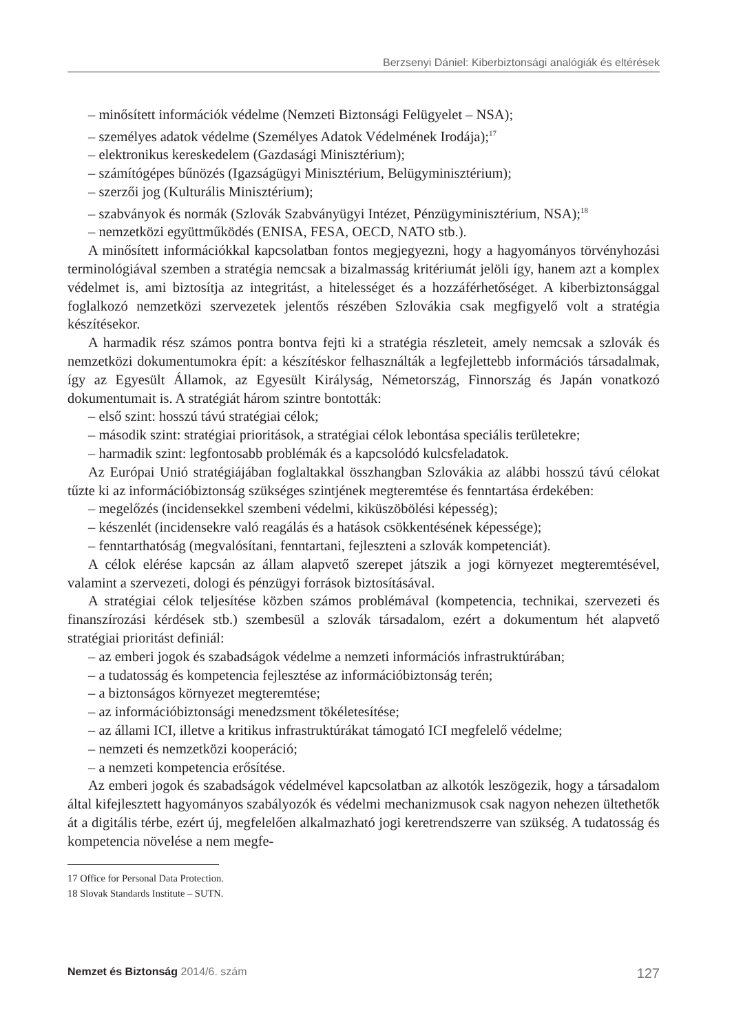Berzsenyi Dániel: Kiberbiztonsági analógiák és eltérések
– minősített információk védelme (Nemzeti Biztonsági Felügyelet – NSA);
– személyes adatok védelme (Személyes Adatok Védelmének Irodája);<sup>17</sup>
– elektronikus kereskedelem (Gazdasági Minisztérium);
– számítógépes bűnözés (Igazságügyi Minisztérium, Belügyminisztérium);
– szerzői jog (Kulturális Minisztérium);
– szabványok és normák (Szlovák Szabványügyi Intézet, Pénzügyminisztérium, NSA);<sup>18</sup>
– nemzetközi együttműködés (ENISA, FESA, OECD, NATO stb.).
A minősített információkkal kapcsolatban fontos megjegyezni, hogy a hagyományos törvényhozási terminológiával szemben a stratégia nemcsak a bizalmasság kritériumát jelöli így, hanem azt a komplex védelmet is, ami biztosítja az integritást, a hitelességet és a hozzáférhetőséget. A kiberbiztonsággal foglalkozó nemzetközi szervezetek jelentős részében Szlovákia csak megfigyelő volt a stratégia készítésekor.
A harmadik rész számos pontra bontva fejti ki a stratégia részleteit, amely nemcsak a szlovák és nemzetközi dokumentumokra épít: a készítéskor felhasználták a legfejlettebb információs társadalmak, így az Egyesült Államok, az Egyesült Királyság, Németország, Finnország és Japán vonatkozó dokumentumait is. A stratégiát három szintre bontották:
– első szint: hosszú távú stratégiai célok;
– második szint: stratégiai prioritások, a stratégiai célok lebontása speciális területekre;
– harmadik szint: legfontosabb problémák és a kapcsolódó kulcsfeladatok.
Az Európai Unió stratégiájában foglaltakkal összhangban Szlovákia az alábbi hosszú távú célokat tűzte ki az információbiztonság szükséges szintjének megteremtése és fenntartása érdekében:
– megelőzés (incidensekkel szembeni védelmi, kiküszöbölési képesség);
– készenlét (incidensekre való reagálás és a hatások csökkentésének képessége);
– fenntarthatóság (megvalósítani, fenntartani, fejleszteni a szlovák kompetenciát).
A célok elérése kapcsán az állam alapvető szerepet játszik a jogi környezet megteremtésével, valamint a szervezeti, dologi és pénzügyi források biztosításával.
A stratégiai célok teljesítése közben számos problémával (kompetencia, technikai, szervezeti és finanszírozási kérdések stb.) szembesül a szlovák társadalom, ezért a dokumentum hét alapvető stratégiai prioritást definiál:
– az emberi jogok és szabadságok védelme a nemzeti információs infrastruktúrában;
– a tudatosság és kompetencia fejlesztése az információbiztonság terén;
– a biztonságos környezet megteremtése;
– az információbiztonsági menedzsment tökéletesítése;
– az állami ICI, illetve a kritikus infrastruktúrákat támogató ICI megfelelő védelme;
– nemzeti és nemzetközi kooperáció;
– a nemzeti kompetencia erősítése.
Az emberi jogok és szabadságok védelmével kapcsolatban az alkotók leszögezik, hogy a társadalom által kifejlesztett hagyományos szabályozók és védelmi mechanizmusok csak nagyon nehezen ültethetők át a digitális térbe, ezért új, megfelelően alkalmazható jogi keretrendszerre van szükség. A tudatosság és kompetencia növelése a nem megfe-
17 Office for Personal Data Protection.
18 Slovak Standards Institute – SUTN.
Nemzet és Biztonság 2014/6. szám 127